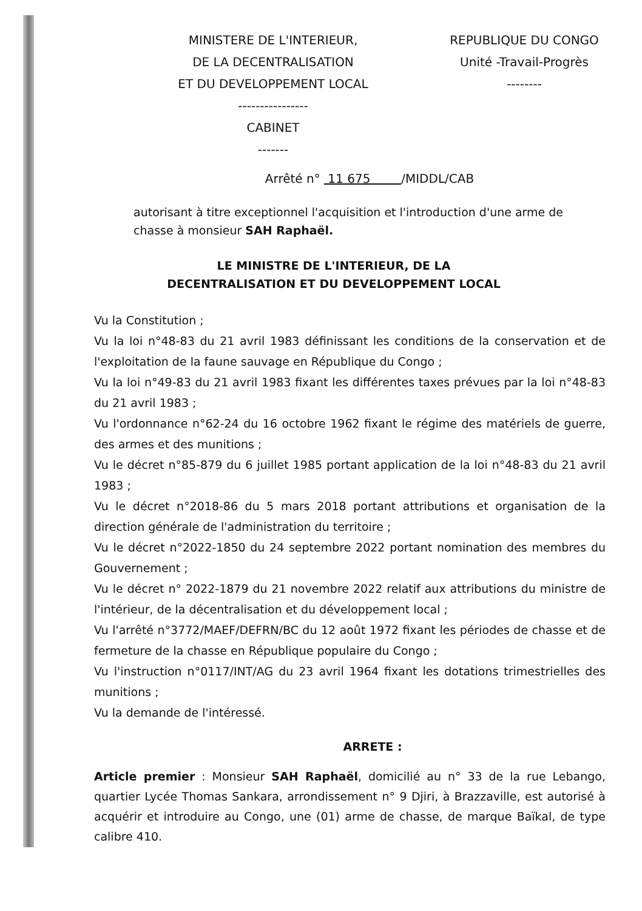MINISTERE DE L'INTERIEUR,
DE LA DECENTRALISATION
ET DU DEVELOPPEMENT LOCAL
----------------
CABINET
-------
REPUBLIQUE DU CONGO
Unité -Travail-Progrès
--------
Arrêté n° 11 675 /MIDDL/CAB
autorisant à titre exceptionnel l'acquisition et l'introduction d'une arme de chasse à monsieur SAH Raphaël.
LE MINISTRE DE L'INTERIEUR, DE LA
DECENTRALISATION ET DU DEVELOPPEMENT LOCAL
Vu la Constitution ;
Vu la loi n°48-83 du 21 avril 1983 définissant les conditions de la conservation et de l'exploitation de la faune sauvage en République du Congo ;
Vu la loi n°49-83 du 21 avril 1983 fixant les différentes taxes prévues par la loi n°48-83 du 21 avril 1983 ;
Vu l'ordonnance n°62-24 du 16 octobre 1962 fixant le régime des matériels de guerre, des armes et des munitions ;
Vu le décret n°85-879 du 6 juillet 1985 portant application de la loi n°48-83 du 21 avril 1983 ;
Vu le décret n°2018-86 du 5 mars 2018 portant attributions et organisation de la direction générale de l'administration du territoire ;
Vu le décret n°2022-1850 du 24 septembre 2022 portant nomination des membres du Gouvernement ;
Vu le décret n° 2022-1879 du 21 novembre 2022 relatif aux attributions du ministre de l'intérieur, de la décentralisation et du développement local ;
Vu l'arrêté n°3772/MAEF/DEFRN/BC du 12 août 1972 fixant les périodes de chasse et de fermeture de la chasse en République populaire du Congo ;
Vu l'instruction n°0117/INT/AG du 23 avril 1964 fixant les dotations trimestrielles des munitions ;
Vu la demande de l'intéressé.
ARRETE :
Article premier : Monsieur SAH Raphaël, domicilié au n° 33 de la rue Lebango, quartier Lycée Thomas Sankara, arrondissement n° 9 Djiri, à Brazzaville, est autorisé à acquérir et introduire au Congo, une (01) arme de chasse, de marque Baïkal, de type calibre 410.